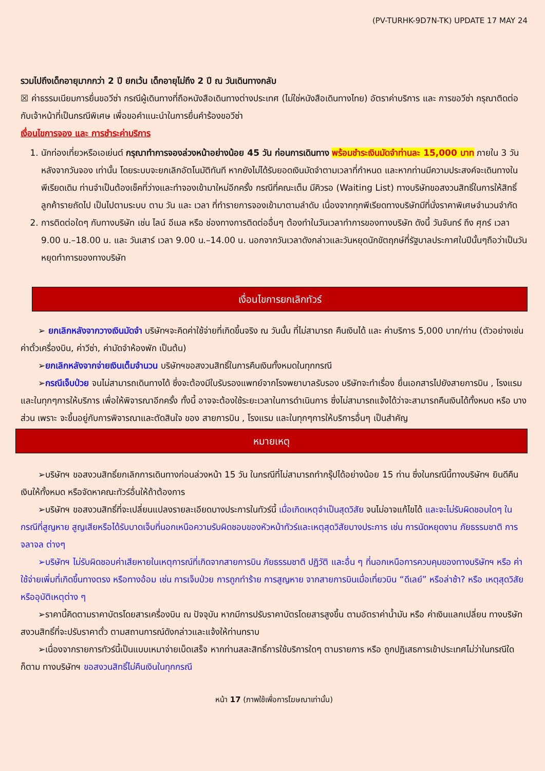(PV-TURHK-9D7N-TK) UPDATE 17 MAY 24
รวมไปถึงเด็กอายุมากกว่า 2 ปี ยกเว้น เด็กอายุไม่ถึง 2 ปี ณ วันเดินทางกลับ
☒ ค่าธรรมเนียมการยื่นขอวีซ่า กรณีผู้เดินทางที่ถือหนังสือเดินทางต่างประเทศ (ไม่ใช่หนังสือเดินทางไทย) อัตราค่าบริการ และ การขอวีซ่า กรุณาติดต่อกับเจ้าหน้าที่เป็นกรณีพิเศษ เพื่อขอคำแนะนำในการยื่นคำร้องขอวีซ่า
เงื่อนไขการจอง และ การชำระค่าบริการ
1. นักท่องเที่ยวหรือเอเย่นต์ กรุณาทำการจองล่วงหน้าอย่างน้อย 45 วัน ก่อนการเดินทาง พร้อมชำระเงินมัดจำท่านละ 15,000 บาท ภายใน 3 วัน หลังจากวันจอง เท่านั้น โดยระบบจะยกเลิกอัตโนมัติทันที หากยังไม่ได้รับยอดเงินมัดจำตามเวลาที่กำหนด และหากท่านมีความประสงค์จะเดินทางในพีเรียดเดิม ท่านจำเป็นต้องเช็คที่ว่างและทำจองเข้ามาใหม่อีกครั้ง กรณีที่คณะเต็ม มีคิวรอ (Waiting List) ทางบริษัทขอสงวนสิทธิ์ในการให้สิทธิ์ลูกค้ารายถัดไป เป็นไปตามระบบ ตาม วัน และ เวลา ที่ทำรายการจองเข้ามาตามลำดับ เนื่องจากทุกพีเรียดทางบริษัทมีที่นั่งราคาพิเศษจำนวนจำกัด
2. การติดต่อใดๆ กับทางบริษัท เช่น ไลน์ อีเมล หรือ ช่องทางการติดต่ออื่นๆ ต้องทำในวันเวลาทำการของทางบริษัท ดังนี้ วันจันทร์ ถึง ศุกร์ เวลา 9.00 น.–18.00 น. และ วันเสาร์ เวลา 9.00 น.–14.00 น. นอกจากวันเวลาดังกล่าวและวันหยุดนักขัตฤกษ์ที่รัฐบาลประกาศในปีนั้นๆถือว่าเป็นวันหยุดทำการของทางบริษัท
เงื่อนไขการยกเลิกทัวร์
➢ ยกเลิกหลังจากวางเงินมัดจำ บริษัทฯจะคิดค่าใช้จ่ายที่เกิดขึ้นจริง ณ วันนั้น ที่ไม่สามารถ คืนเงินได้ และ ค่าบริการ 5,000 บาท/ท่าน (ตัวอย่างเช่น ค่าตั๋วเครื่องบิน, ค่าวีซ่า, ค่ามัดจำห้องพัก เป็นต้น)
➢ยกเลิกหลังจากจ่ายเงินเต็มจำนวน บริษัทฯขอสงวนสิทธิ์ในการคืนเงินทั้งหมดในทุกกรณี
➢กรณีเจ็บป่วย จนไม่สามารถเดินทางได้ ซึ่งจะต้องมีใบรับรองแพทย์จากโรงพยาบาลรับรอง บริษัทจะทำเรื่อง ยื่นเอกสารไปยังสายการบิน , โรงแรม และในทุกๆการให้บริการ เพื่อให้พิจารณาอีกครั้ง ทั้งนี้ อาจจะต้องใช้ระยะเวลาในการดำเนินการ ซึ่งไม่สามารถแจ้งได้ว่าจะสามารถคืนเงินได้ทั้งหมด หรือ บางส่วน เพราะ จะขึ้นอยู่กับการพิจารณาและตัดสินใจ ของ สายการบิน , โรงแรม และในทุกๆการให้บริการอื่นๆ เป็นสำคัญ
หมายเหตุ
➢บริษัทฯ ขอสงวนสิทธิ์ยกเลิกการเดินทางก่อนล่วงหน้า 15 วัน ในกรณีที่ไม่สามารถทำกรุ๊ปได้อย่างน้อย 15 ท่าน ซึ่งในกรณีนี้ทางบริษัทฯ ยินดีคืนเงินให้ทั้งหมด หรือจัดหาคณะทัวร์อื่นให้ถ้าต้องการ
➢บริษัทฯ ขอสงวนสิทธิ์ที่จะเปลี่ยนแปลงรายละเอียดบางประการในทัวร์นี้ เมื่อเกิดเหตุจำเป็นสุดวิสัย จนไม่อาจแก้ไขได้ และจะไม่รับผิดชอบใดๆ ในกรณีที่สูญหาย สูญเสียหรือได้รับบาดเจ็บที่นอกเหนือความรับผิดชอบของหัวหน้าทัวร์และเหตุสุดวิสัยบางประการ เช่น การนัดหยุดงาน ภัยธรรมชาติ การจลาจล ต่างๆ
➢บริษัทฯ ไม่รับผิดชอบค่าเสียหายในเหตุการณ์ที่เกิดจากสายการบิน ภัยธรรมชาติ ปฏิวัติ และอื่น ๆ ที่นอกเหนือการควบคุมของทางบริษัทฯ หรือ ค่าใช้จ่ายเพิ่มที่เกิดขึ้นทางตรง หรือทางอ้อม เช่น การเจ็บป่วย การถูกทำร้าย การสูญหาย จากสายการบินเมื่อเที่ยวบิน “ดีเลย์” หรือล่าช้า? หรือ เหตุสุดวิสัย หรืออุบัติเหตุต่าง ๆ
➢ราคานี้คิดตามราคาบัตรโดยสารเครื่องบิน ณ ปัจจุบัน หากมีการปรับราคาบัตรโดยสารสูงขึ้น ตามอัตราค่าน้ำมัน หรือ ค่าเงินแลกเปลี่ยน ทางบริษัท สงวนสิทธิ์ที่จะปรับราคาตั๋ว ตามสถานการณ์ดังกล่าวและแจ้งให้ท่านทราบ
➢เนื่องจากรายการทัวร์นี้เป็นแบบเหมาจ่ายเบ็ดเสร็จ หากท่านสละสิทธิ์การใช้บริการใดๆ ตามรายการ หรือ ถูกปฏิเสธการเข้าประเทศไม่ว่าในกรณีใดก็ตาม ทางบริษัทฯ ขอสงวนสิทธิ์ไม่คืนเงินในทุกกรณี
หน้า 17 (ภาพใช้เพื่อการโฆษณาเท่านั้น)